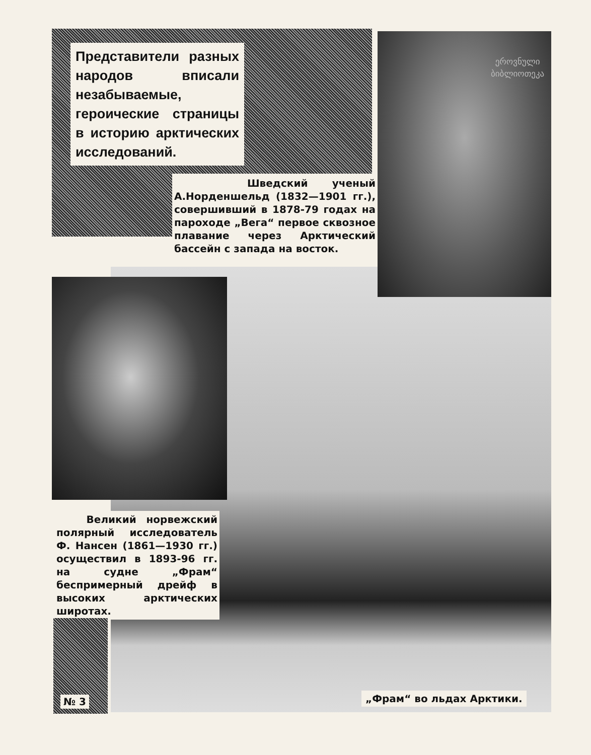Представители разных народов вписали незабываемые, героические страницы в историю арктических исследований.
ეროვნული
ბიბლიოთეკა
Шведский ученый А.Норденшельд (1832—1901 гг.), совершивший в 1878-79 годах на пароходе „Вега“ первое сквозное плавание через Арктический бассейн с запада на восток.
Великий норвежский полярный исследователь Ф. Нансен (1861—1930 гг.) осуществил в 1893-96 гг. на судне „Фрам“ беспримерный дрейф в высоких арктических широтах.
№ 3 „Фрам“ во льдах Арктики.